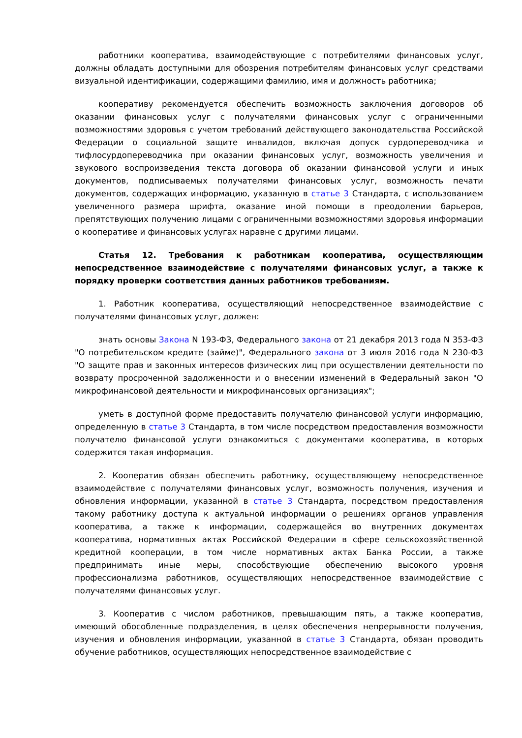работники кооператива, взаимодействующие с потребителями финансовых услуг, должны обладать доступными для обозрения потребителям финансовых услуг средствами визуальной идентификации, содержащими фамилию, имя и должность работника;
кооперативу рекомендуется обеспечить возможность заключения договоров об оказании финансовых услуг с получателями финансовых услуг с ограниченными возможностями здоровья с учетом требований действующего законодательства Российской Федерации о социальной защите инвалидов, включая допуск сурдопереводчика и тифлосурдопереводчика при оказании финансовых услуг, возможность увеличения и звукового воспроизведения текста договора об оказании финансовой услуги и иных документов, подписываемых получателями финансовых услуг, возможность печати документов, содержащих информацию, указанную в статье 3 Стандарта, с использованием увеличенного размера шрифта, оказание иной помощи в преодолении барьеров, препятствующих получению лицами с ограниченными возможностями здоровья информации о кооперативе и финансовых услугах наравне с другими лицами.
Статья 12. Требования к работникам кооператива, осуществляющим непосредственное взаимодействие с получателями финансовых услуг, а также к порядку проверки соответствия данных работников требованиям.
1. Работник кооператива, осуществляющий непосредственное взаимодействие с получателями финансовых услуг, должен:
знать основы Закона N 193-ФЗ, Федерального закона от 21 декабря 2013 года N 353-ФЗ "О потребительском кредите (займе)", Федерального закона от 3 июля 2016 года N 230-ФЗ "О защите прав и законных интересов физических лиц при осуществлении деятельности по возврату просроченной задолженности и о внесении изменений в Федеральный закон "О микрофинансовой деятельности и микрофинансовых организациях";
уметь в доступной форме предоставить получателю финансовой услуги информацию, определенную в статье 3 Стандарта, в том числе посредством предоставления возможности получателю финансовой услуги ознакомиться с документами кооператива, в которых содержится такая информация.
2. Кооператив обязан обеспечить работнику, осуществляющему непосредственное взаимодействие с получателями финансовых услуг, возможность получения, изучения и обновления информации, указанной в статье 3 Стандарта, посредством предоставления такому работнику доступа к актуальной информации о решениях органов управления кооператива, а также к информации, содержащейся во внутренних документах кооператива, нормативных актах Российской Федерации в сфере сельскохозяйственной кредитной кооперации, в том числе нормативных актах Банка России, а также предпринимать иные меры, способствующие обеспечению высокого уровня профессионализма работников, осуществляющих непосредственное взаимодействие с получателями финансовых услуг.
3. Кооператив с числом работников, превышающим пять, а также кооператив, имеющий обособленные подразделения, в целях обеспечения непрерывности получения, изучения и обновления информации, указанной в статье 3 Стандарта, обязан проводить обучение работников, осуществляющих непосредственное взаимодействие с